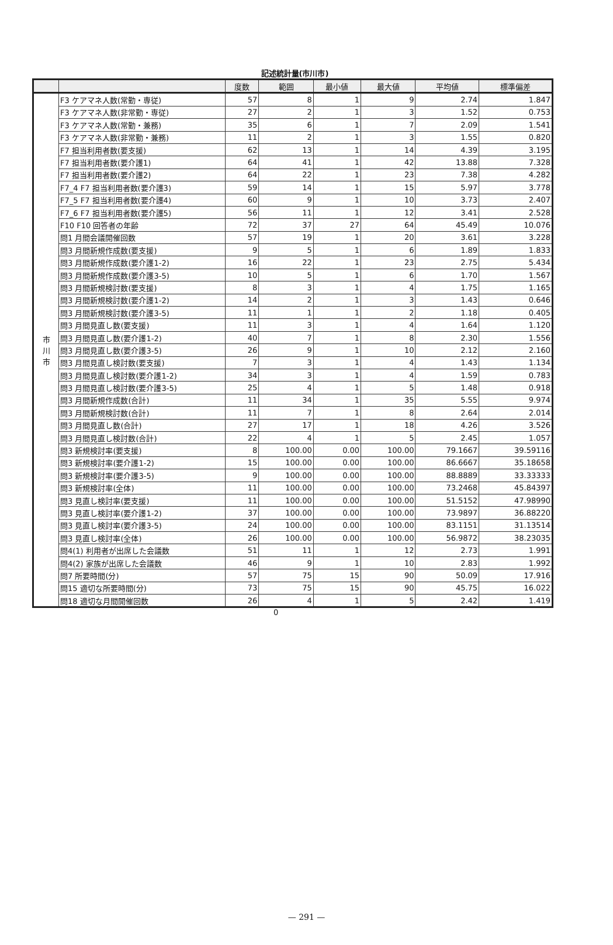記述統計量(市川市)
| | | 度数 | 範囲 | 最小値 | 最大値 | 平均値 | 標準偏差 |
| --- | --- | --- | --- | --- | --- | --- | --- |
| 市 川 市 | F3 ケアマネ人数(常勤・専従) | 57 | 8 | 1 | 9 | 2.74 | 1.847 |
| | F3 ケアマネ人数(非常勤・専従) | 27 | 2 | 1 | 3 | 1.52 | 0.753 |
| | F3 ケアマネ人数(常勤・兼務) | 35 | 6 | 1 | 7 | 2.09 | 1.541 |
| | F3 ケアマネ人数(非常勤・兼務) | 11 | 2 | 1 | 3 | 1.55 | 0.820 |
| | F7 担当利用者数(要支援) | 62 | 13 | 1 | 14 | 4.39 | 3.195 |
| | F7 担当利用者数(要介護1) | 64 | 41 | 1 | 42 | 13.88 | 7.328 |
| | F7 担当利用者数(要介護2) | 64 | 22 | 1 | 23 | 7.38 | 4.282 |
| | F7_4 F7 担当利用者数(要介護3) | 59 | 14 | 1 | 15 | 5.97 | 3.778 |
| | F7_5 F7 担当利用者数(要介護4) | 60 | 9 | 1 | 10 | 3.73 | 2.407 |
| | F7_6 F7 担当利用者数(要介護5) | 56 | 11 | 1 | 12 | 3.41 | 2.528 |
| | F10 F10 回答者の年齢 | 72 | 37 | 27 | 64 | 45.49 | 10.076 |
| | 問1 月間会議開催回数 | 57 | 19 | 1 | 20 | 3.61 | 3.228 |
| | 問3 月間新規作成数(要支援) | 9 | 5 | 1 | 6 | 1.89 | 1.833 |
| | 問3 月間新規作成数(要介護1-2) | 16 | 22 | 1 | 23 | 2.75 | 5.434 |
| | 問3 月間新規作成数(要介護3-5) | 10 | 5 | 1 | 6 | 1.70 | 1.567 |
| | 問3 月間新規検討数(要支援) | 8 | 3 | 1 | 4 | 1.75 | 1.165 |
| | 問3 月間新規検討数(要介護1-2) | 14 | 2 | 1 | 3 | 1.43 | 0.646 |
| | 問3 月間新規検討数(要介護3-5) | 11 | 1 | 1 | 2 | 1.18 | 0.405 |
| | 問3 月間見直し数(要支援) | 11 | 3 | 1 | 4 | 1.64 | 1.120 |
| | 問3 月間見直し数(要介護1-2) | 40 | 7 | 1 | 8 | 2.30 | 1.556 |
| | 問3 月間見直し数(要介護3-5) | 26 | 9 | 1 | 10 | 2.12 | 2.160 |
| | 問3 月間見直し検討数(要支援) | 7 | 3 | 1 | 4 | 1.43 | 1.134 |
| | 問3 月間見直し検討数(要介護1-2) | 34 | 3 | 1 | 4 | 1.59 | 0.783 |
| | 問3 月間見直し検討数(要介護3-5) | 25 | 4 | 1 | 5 | 1.48 | 0.918 |
| | 問3 月間新規作成数(合計) | 11 | 34 | 1 | 35 | 5.55 | 9.974 |
| | 問3 月間新規検討数(合計) | 11 | 7 | 1 | 8 | 2.64 | 2.014 |
| | 問3 月間見直し数(合計) | 27 | 17 | 1 | 18 | 4.26 | 3.526 |
| | 問3 月間見直し検討数(合計) | 22 | 4 | 1 | 5 | 2.45 | 1.057 |
| | 問3 新規検討率(要支援) | 8 | 100.00 | 0.00 | 100.00 | 79.1667 | 39.59116 |
| | 問3 新規検討率(要介護1-2) | 15 | 100.00 | 0.00 | 100.00 | 86.6667 | 35.18658 |
| | 問3 新規検討率(要介護3-5) | 9 | 100.00 | 0.00 | 100.00 | 88.8889 | 33.33333 |
| | 問3 新規検討率(全体) | 11 | 100.00 | 0.00 | 100.00 | 73.2468 | 45.84397 |
| | 問3 見直し検討率(要支援) | 11 | 100.00 | 0.00 | 100.00 | 51.5152 | 47.98990 |
| | 問3 見直し検討率(要介護1-2) | 37 | 100.00 | 0.00 | 100.00 | 73.9897 | 36.88220 |
| | 問3 見直し検討率(要介護3-5) | 24 | 100.00 | 0.00 | 100.00 | 83.1151 | 31.13514 |
| | 問3 見直し検討率(全体) | 26 | 100.00 | 0.00 | 100.00 | 56.9872 | 38.23035 |
| | 問4(1) 利用者が出席した会議数 | 51 | 11 | 1 | 12 | 2.73 | 1.991 |
| | 問4(2) 家族が出席した会議数 | 46 | 9 | 1 | 10 | 2.83 | 1.992 |
| | 問7 所要時間(分) | 57 | 75 | 15 | 90 | 50.09 | 17.916 |
| | 問15 適切な所要時間(分) | 73 | 75 | 15 | 90 | 45.75 | 16.022 |
| | 問18 適切な月間開催回数 | 26 | 4 | 1 | 5 | 2.42 | 1.419 |
0
— 291 —